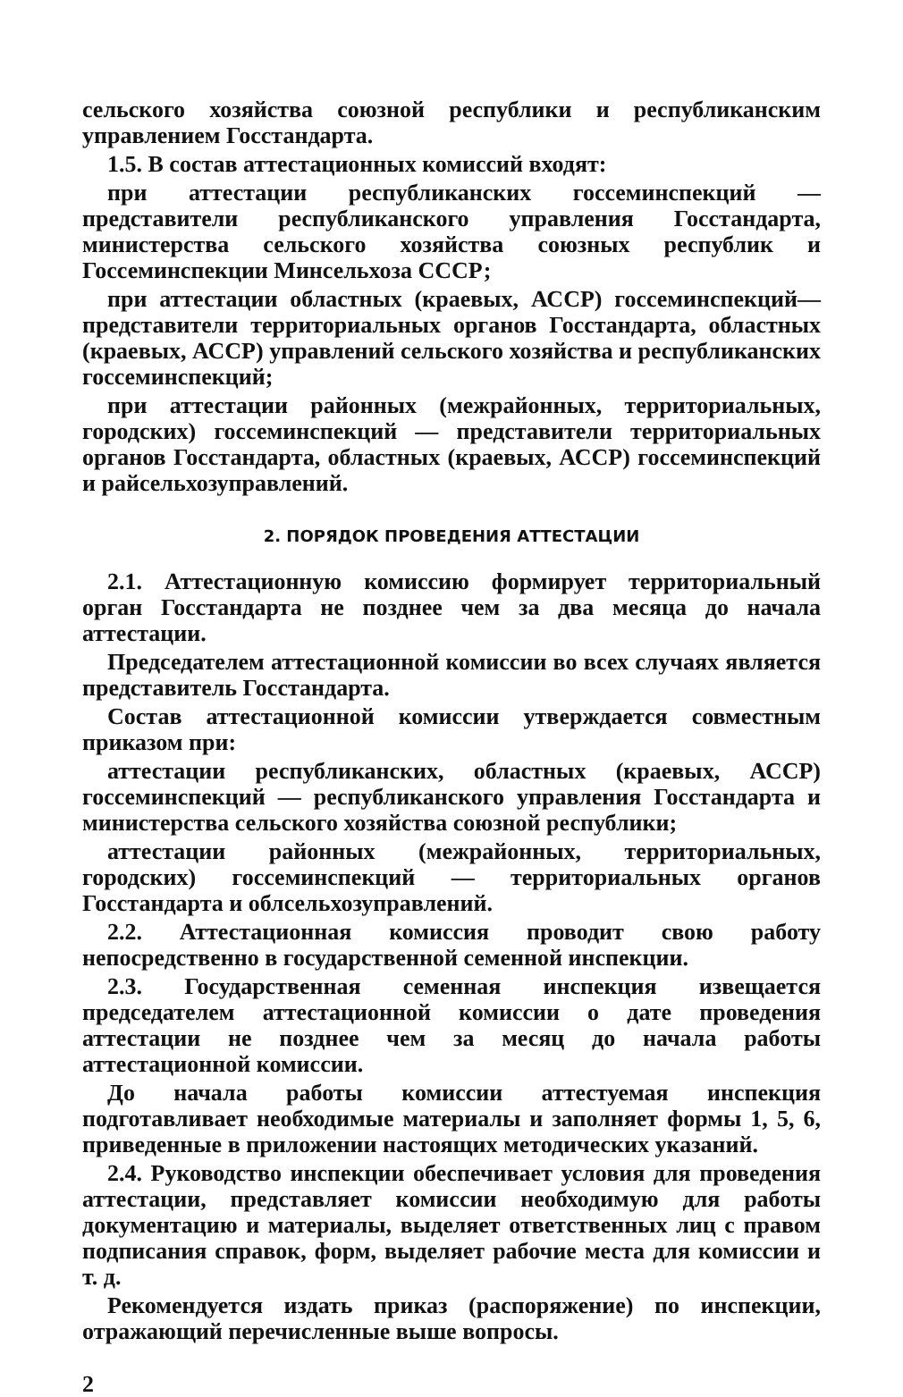сельского хозяйства союзной республики и республиканским управлением Госстандарта.
1.5. В состав аттестационных комиссий входят:
при аттестации республиканских госсеминспекций — представители республиканского управления Госстандарта, министерства сельского хозяйства союзных республик и Госсеминспекции Минсельхоза СССР;
при аттестации областных (краевых, АССР) госсеминспекций— представители территориальных органов Госстандарта, областных (краевых, АССР) управлений сельского хозяйства и республиканских госсеминспекций;
при аттестации районных (межрайонных, территориальных, городских) госсеминспекций — представители территориальных органов Госстандарта, областных (краевых, АССР) госсеминспекций и райсельхозуправлений.
2. ПОРЯДОК ПРОВЕДЕНИЯ АТТЕСТАЦИИ
2.1. Аттестационную комиссию формирует территориальный орган Госстандарта не позднее чем за два месяца до начала аттестации.
Председателем аттестационной комиссии во всех случаях является представитель Госстандарта.
Состав аттестационной комиссии утверждается совместным приказом при:
аттестации республиканских, областных (краевых, АССР) госсеминспекций — республиканского управления Госстандарта и министерства сельского хозяйства союзной республики;
аттестации районных (межрайонных, территориальных, городских) госсеминспекций — территориальных органов Госстандарта и облсельхозуправлений.
2.2. Аттестационная комиссия проводит свою работу непосредственно в государственной семенной инспекции.
2.3. Государственная семенная инспекция извещается председателем аттестационной комиссии о дате проведения аттестации не позднее чем за месяц до начала работы аттестационной комиссии.
До начала работы комиссии аттестуемая инспекция подготавливает необходимые материалы и заполняет формы 1, 5, 6, приведенные в приложении настоящих методических указаний.
2.4. Руководство инспекции обеспечивает условия для проведения аттестации, представляет комиссии необходимую для работы документацию и материалы, выделяет ответственных лиц с правом подписания справок, форм, выделяет рабочие места для комиссии и т. д.
Рекомендуется издать приказ (распоряжение) по инспекции, отражающий перечисленные выше вопросы.
2